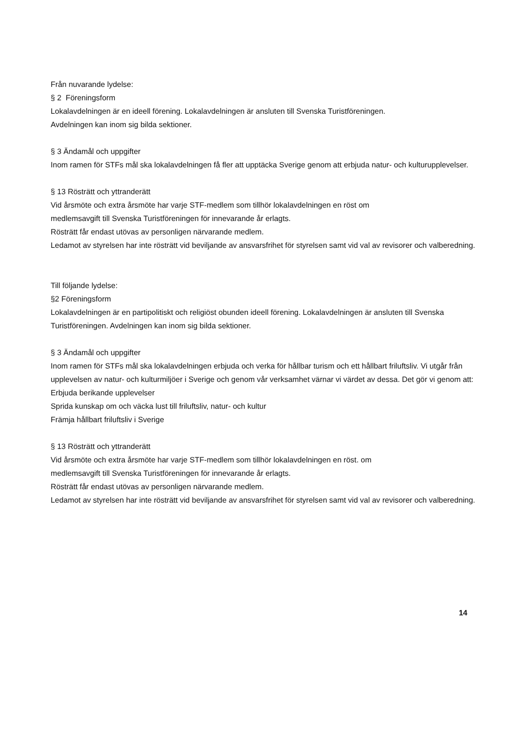Från nuvarande lydelse:
§ 2 Föreningsform
Lokalavdelningen är en ideell förening. Lokalavdelningen är ansluten till Svenska Turistföreningen.
Avdelningen kan inom sig bilda sektioner.
§ 3 Ändamål och uppgifter
Inom ramen för STFs mål ska lokalavdelningen få fler att upptäcka Sverige genom att erbjuda natur- och kulturupplevelser.
§ 13 Rösträtt och yttranderätt
Vid årsmöte och extra årsmöte har varje STF-medlem som tillhör lokalavdelningen en röst om
medlemsavgift till Svenska Turistföreningen för innevarande år erlagts.
Rösträtt får endast utövas av personligen närvarande medlem.
Ledamot av styrelsen har inte rösträtt vid beviljande av ansvarsfrihet för styrelsen samt vid val av revisorer och valberedning.
Till följande lydelse:
§2 Föreningsform
Lokalavdelningen är en partipolitiskt och religiöst obunden ideell förening. Lokalavdelningen är ansluten till Svenska Turistföreningen. Avdelningen kan inom sig bilda sektioner.
§ 3 Ändamål och uppgifter
Inom ramen för STFs mål ska lokalavdelningen erbjuda och verka för hållbar turism och ett hållbart friluftsliv. Vi utgår från upplevelsen av natur- och kulturmiljöer i Sverige och genom vår verksamhet värnar vi värdet av dessa. Det gör vi genom att:
Erbjuda berikande upplevelser
Sprida kunskap om och väcka lust till friluftsliv, natur- och kultur
Främja hållbart friluftsliv i Sverige
§ 13 Rösträtt och yttranderätt
Vid årsmöte och extra årsmöte har varje STF-medlem som tillhör lokalavdelningen en röst. om
medlemsavgift till Svenska Turistföreningen för innevarande år erlagts.
Rösträtt får endast utövas av personligen närvarande medlem.
Ledamot av styrelsen har inte rösträtt vid beviljande av ansvarsfrihet för styrelsen samt vid val av revisorer och valberedning.
14